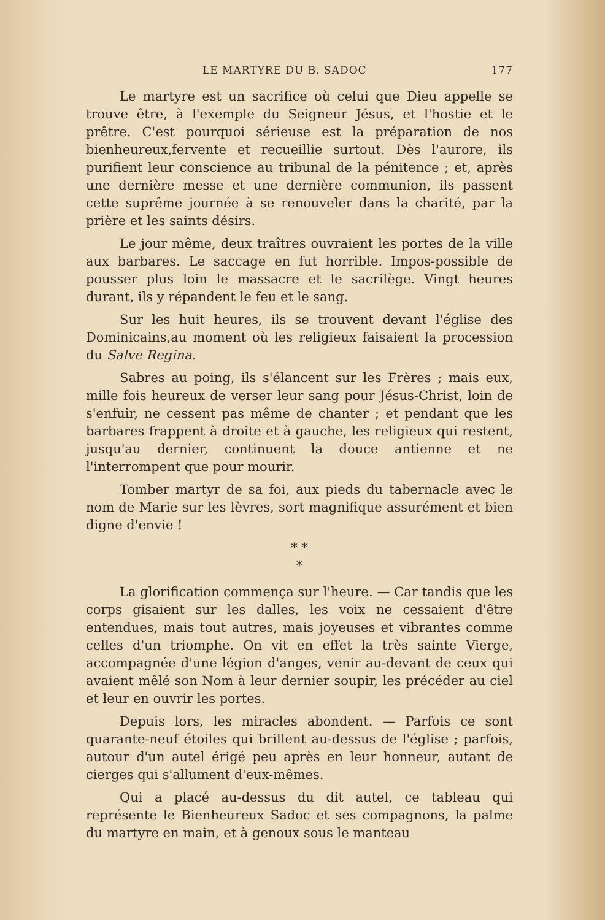LE MARTYRE DU B. SADOC 177
Le martyre est un sacrifice où celui que Dieu appelle se trouve être, à l'exemple du Seigneur Jésus, et l'hostie et le prêtre. C'est pourquoi sérieuse est la préparation de nos bienheureux,fervente et recueillie surtout. Dès l'aurore, ils purifient leur conscience au tribunal de la pénitence ; et, après une dernière messe et une dernière communion, ils passent cette suprême journée à se renouveler dans la charité, par la prière et les saints désirs.
Le jour même, deux traîtres ouvraient les portes de la ville aux barbares. Le saccage en fut horrible. Impos-possible de pousser plus loin le massacre et le sacrilège. Vingt heures durant, ils y répandent le feu et le sang.
Sur les huit heures, ils se trouvent devant l'église des Dominicains,au moment où les religieux faisaient la procession du Salve Regina.
Sabres au poing, ils s'élancent sur les Frères ; mais eux, mille fois heureux de verser leur sang pour Jésus-Christ, loin de s'enfuir, ne cessent pas même de chanter ; et pendant que les barbares frappent à droite et à gauche, les religieux qui restent, jusqu'au dernier, continuent la douce antienne et ne l'interrompent que pour mourir.
Tomber martyr de sa foi, aux pieds du tabernacle avec le nom de Marie sur les lèvres, sort magnifique assurément et bien digne d'envie !
* *
*
La glorification commença sur l'heure. — Car tandis que les corps gisaient sur les dalles, les voix ne cessaient d'être entendues, mais tout autres, mais joyeuses et vibrantes comme celles d'un triomphe. On vit en effet la très sainte Vierge, accompagnée d'une légion d'anges, venir au-devant de ceux qui avaient mêlé son Nom à leur dernier soupir, les précéder au ciel et leur en ouvrir les portes.
Depuis lors, les miracles abondent. — Parfois ce sont quarante-neuf étoiles qui brillent au-dessus de l'église ; parfois, autour d'un autel érigé peu après en leur honneur, autant de cierges qui s'allument d'eux-mêmes.
Qui a placé au-dessus du dit autel, ce tableau qui représente le Bienheureux Sadoc et ses compagnons, la palme du martyre en main, et à genoux sous le manteau